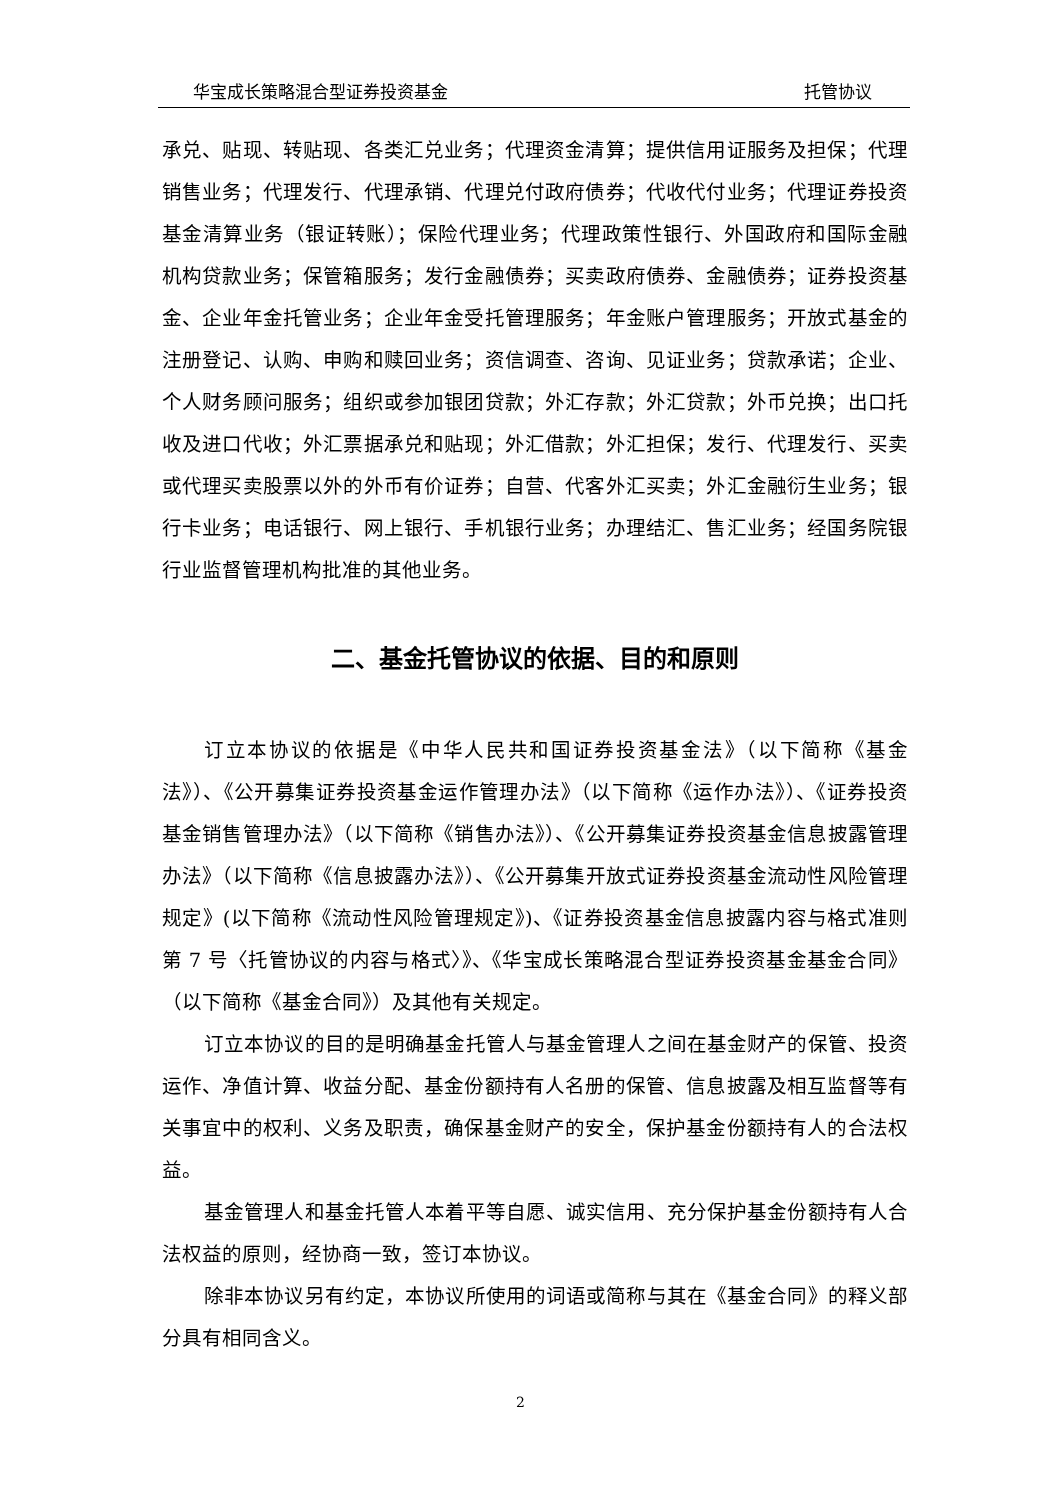华宝成长策略混合型证券投资基金 托管协议
承兑、贴现、转贴现、各类汇兑业务；代理资金清算；提供信用证服务及担保；代理销售业务；代理发行、代理承销、代理兑付政府债券；代收代付业务；代理证券投资基金清算业务（银证转账）；保险代理业务；代理政策性银行、外国政府和国际金融机构贷款业务；保管箱服务；发行金融债券；买卖政府债券、金融债券；证券投资基金、企业年金托管业务；企业年金受托管理服务；年金账户管理服务；开放式基金的注册登记、认购、申购和赎回业务；资信调查、咨询、见证业务；贷款承诺；企业、个人财务顾问服务；组织或参加银团贷款；外汇存款；外汇贷款；外币兑换；出口托收及进口代收；外汇票据承兑和贴现；外汇借款；外汇担保；发行、代理发行、买卖或代理买卖股票以外的外币有价证券；自营、代客外汇买卖；外汇金融衍生业务；银行卡业务；电话银行、网上银行、手机银行业务；办理结汇、售汇业务；经国务院银行业监督管理机构批准的其他业务。
二、基金托管协议的依据、目的和原则
订立本协议的依据是《中华人民共和国证券投资基金法》（以下简称《基金法》）、《公开募集证券投资基金运作管理办法》（以下简称《运作办法》）、《证券投资基金销售管理办法》（以下简称《销售办法》）、《公开募集证券投资基金信息披露管理办法》（以下简称《信息披露办法》）、《公开募集开放式证券投资基金流动性风险管理规定》(以下简称《流动性风险管理规定》)、《证券投资基金信息披露内容与格式准则第 7 号〈托管协议的内容与格式〉》、《华宝成长策略混合型证券投资基金基金合同》（以下简称《基金合同》）及其他有关规定。
订立本协议的目的是明确基金托管人与基金管理人之间在基金财产的保管、投资运作、净值计算、收益分配、基金份额持有人名册的保管、信息披露及相互监督等有关事宜中的权利、义务及职责，确保基金财产的安全，保护基金份额持有人的合法权益。
基金管理人和基金托管人本着平等自愿、诚实信用、充分保护基金份额持有人合法权益的原则，经协商一致，签订本协议。
除非本协议另有约定，本协议所使用的词语或简称与其在《基金合同》的释义部分具有相同含义。
2